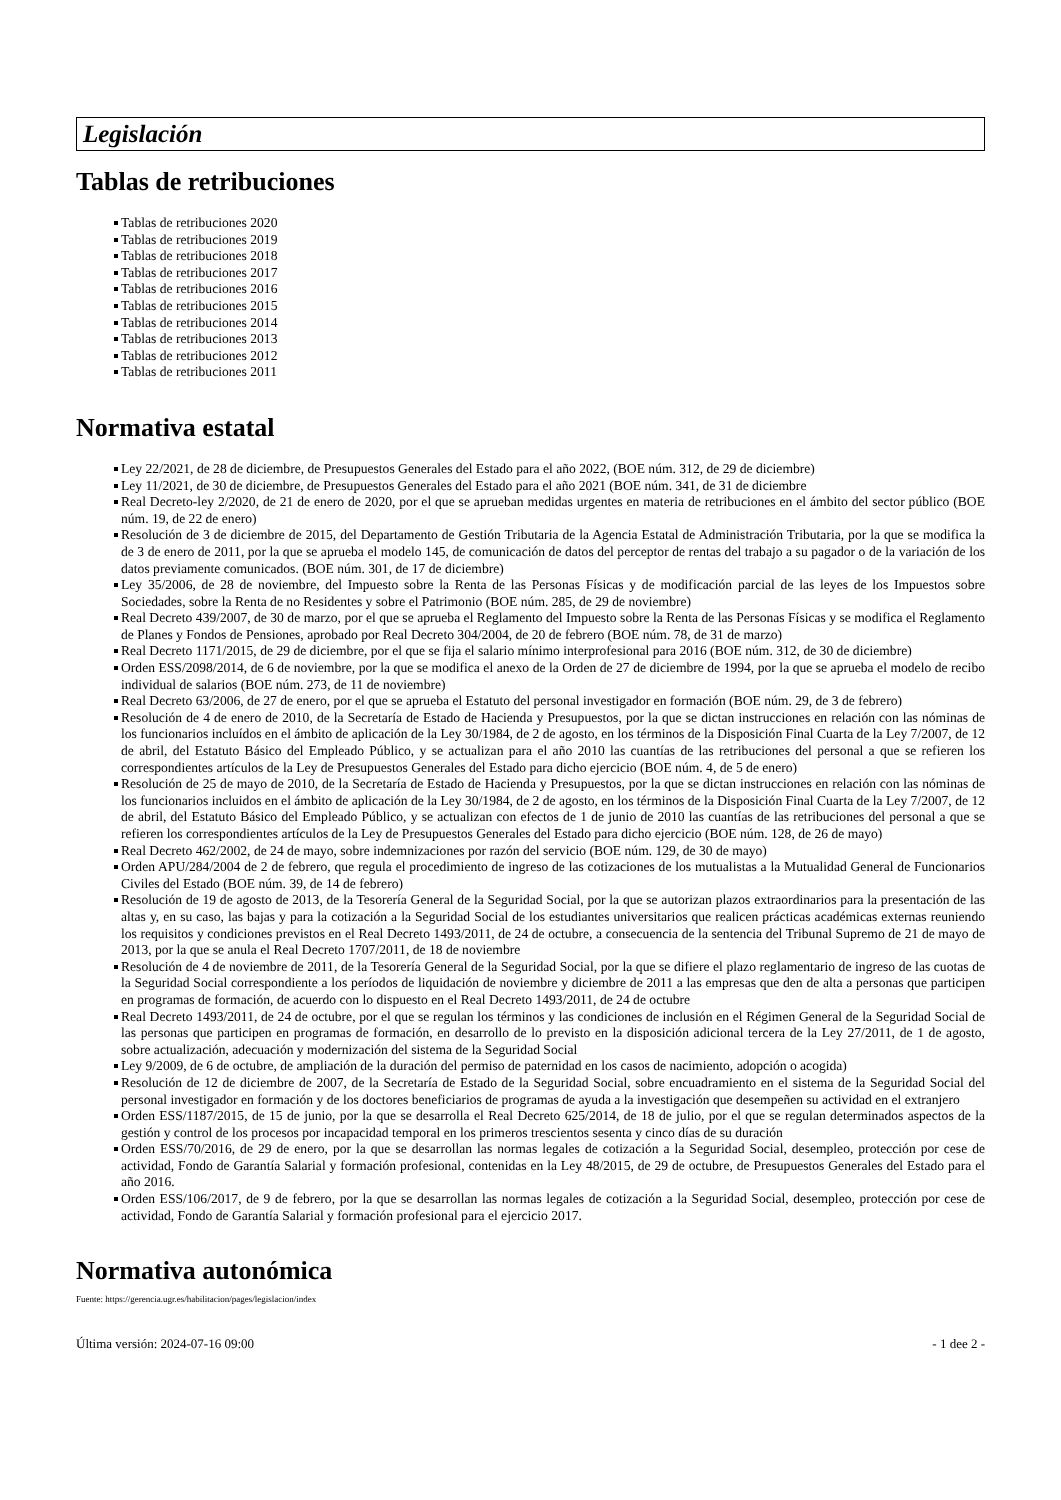Legislación
Tablas de retribuciones
Tablas de retribuciones 2020
Tablas de retribuciones 2019
Tablas de retribuciones 2018
Tablas de retribuciones 2017
Tablas de retribuciones 2016
Tablas de retribuciones 2015
Tablas de retribuciones 2014
Tablas de retribuciones 2013
Tablas de retribuciones 2012
Tablas de retribuciones 2011
Normativa estatal
Ley 22/2021, de 28 de diciembre, de Presupuestos Generales del Estado para el año 2022, (BOE núm. 312, de 29 de diciembre)
Ley 11/2021, de 30 de diciembre, de Presupuestos Generales del Estado para el año 2021 (BOE núm. 341, de 31 de diciembre
Real Decreto-ley 2/2020, de 21 de enero de 2020, por el que se aprueban medidas urgentes en materia de retribuciones en el ámbito del sector público (BOE núm. 19, de 22 de enero)
Resolución de 3 de diciembre de 2015, del Departamento de Gestión Tributaria de la Agencia Estatal de Administración Tributaria, por la que se modifica la de 3 de enero de 2011, por la que se aprueba el modelo 145, de comunicación de datos del perceptor de rentas del trabajo a su pagador o de la variación de los datos previamente comunicados. (BOE núm. 301, de 17 de diciembre)
Ley 35/2006, de 28 de noviembre, del Impuesto sobre la Renta de las Personas Físicas y de modificación parcial de las leyes de los Impuestos sobre Sociedades, sobre la Renta de no Residentes y sobre el Patrimonio (BOE núm. 285, de 29 de noviembre)
Real Decreto 439/2007, de 30 de marzo, por el que se aprueba el Reglamento del Impuesto sobre la Renta de las Personas Físicas y se modifica el Reglamento de Planes y Fondos de Pensiones, aprobado por Real Decreto 304/2004, de 20 de febrero (BOE núm. 78, de 31 de marzo)
Real Decreto 1171/2015, de 29 de diciembre, por el que se fija el salario mínimo interprofesional para 2016 (BOE núm. 312, de 30 de diciembre)
Orden ESS/2098/2014, de 6 de noviembre, por la que se modifica el anexo de la Orden de 27 de diciembre de 1994, por la que se aprueba el modelo de recibo individual de salarios (BOE núm. 273, de 11 de noviembre)
Real Decreto 63/2006, de 27 de enero, por el que se aprueba el Estatuto del personal investigador en formación (BOE núm. 29, de 3 de febrero)
Resolución de 4 de enero de 2010, de la Secretaría de Estado de Hacienda y Presupuestos, por la que se dictan instrucciones en relación con las nóminas de los funcionarios incluídos en el ámbito de aplicación de la Ley 30/1984, de 2 de agosto, en los términos de la Disposición Final Cuarta de la Ley 7/2007, de 12 de abril, del Estatuto Básico del Empleado Público, y se actualizan para el año 2010 las cuantías de las retribuciones del personal a que se refieren los correspondientes artículos de la Ley de Presupuestos Generales del Estado para dicho ejercicio (BOE núm. 4, de 5 de enero)
Resolución de 25 de mayo de 2010, de la Secretaría de Estado de Hacienda y Presupuestos, por la que se dictan instrucciones en relación con las nóminas de los funcionarios incluidos en el ámbito de aplicación de la Ley 30/1984, de 2 de agosto, en los términos de la Disposición Final Cuarta de la Ley 7/2007, de 12 de abril, del Estatuto Básico del Empleado Público, y se actualizan con efectos de 1 de junio de 2010 las cuantías de las retribuciones del personal a que se refieren los correspondientes artículos de la Ley de Presupuestos Generales del Estado para dicho ejercicio (BOE núm. 128, de 26 de mayo)
Real Decreto 462/2002, de 24 de mayo, sobre indemnizaciones por razón del servicio (BOE núm. 129, de 30 de mayo)
Orden APU/284/2004 de 2 de febrero, que regula el procedimiento de ingreso de las cotizaciones de los mutualistas a la Mutualidad General de Funcionarios Civiles del Estado (BOE núm. 39, de 14 de febrero)
Resolución de 19 de agosto de 2013, de la Tesorería General de la Seguridad Social, por la que se autorizan plazos extraordinarios para la presentación de las altas y, en su caso, las bajas y para la cotización a la Seguridad Social de los estudiantes universitarios que realicen prácticas académicas externas reuniendo los requisitos y condiciones previstos en el Real Decreto 1493/2011, de 24 de octubre, a consecuencia de la sentencia del Tribunal Supremo de 21 de mayo de 2013, por la que se anula el Real Decreto 1707/2011, de 18 de noviembre
Resolución de 4 de noviembre de 2011, de la Tesorería General de la Seguridad Social, por la que se difiere el plazo reglamentario de ingreso de las cuotas de la Seguridad Social correspondiente a los períodos de liquidación de noviembre y diciembre de 2011 a las empresas que den de alta a personas que participen en programas de formación, de acuerdo con lo dispuesto en el Real Decreto 1493/2011, de 24 de octubre
Real Decreto 1493/2011, de 24 de octubre, por el que se regulan los términos y las condiciones de inclusión en el Régimen General de la Seguridad Social de las personas que participen en programas de formación, en desarrollo de lo previsto en la disposición adicional tercera de la Ley 27/2011, de 1 de agosto, sobre actualización, adecuación y modernización del sistema de la Seguridad Social
Ley 9/2009, de 6 de octubre, de ampliación de la duración del permiso de paternidad en los casos de nacimiento, adopción o acogida)
Resolución de 12 de diciembre de 2007, de la Secretaría de Estado de la Seguridad Social, sobre encuadramiento en el sistema de la Seguridad Social del personal investigador en formación y de los doctores beneficiarios de programas de ayuda a la investigación que desempeñen su actividad en el extranjero
Orden ESS/1187/2015, de 15 de junio, por la que se desarrolla el Real Decreto 625/2014, de 18 de julio, por el que se regulan determinados aspectos de la gestión y control de los procesos por incapacidad temporal en los primeros trescientos sesenta y cinco días de su duración
Orden ESS/70/2016, de 29 de enero, por la que se desarrollan las normas legales de cotización a la Seguridad Social, desempleo, protección por cese de actividad, Fondo de Garantía Salarial y formación profesional, contenidas en la Ley 48/2015, de 29 de octubre, de Presupuestos Generales del Estado para el año 2016.
Orden ESS/106/2017, de 9 de febrero, por la que se desarrollan las normas legales de cotización a la Seguridad Social, desempleo, protección por cese de actividad, Fondo de Garantía Salarial y formación profesional para el ejercicio 2017.
Normativa autonómica
Fuente: https://gerencia.ugr.es/habilitacion/pages/legislacion/index
Última versión: 2024-07-16 09:00 - 1 dee 2 -